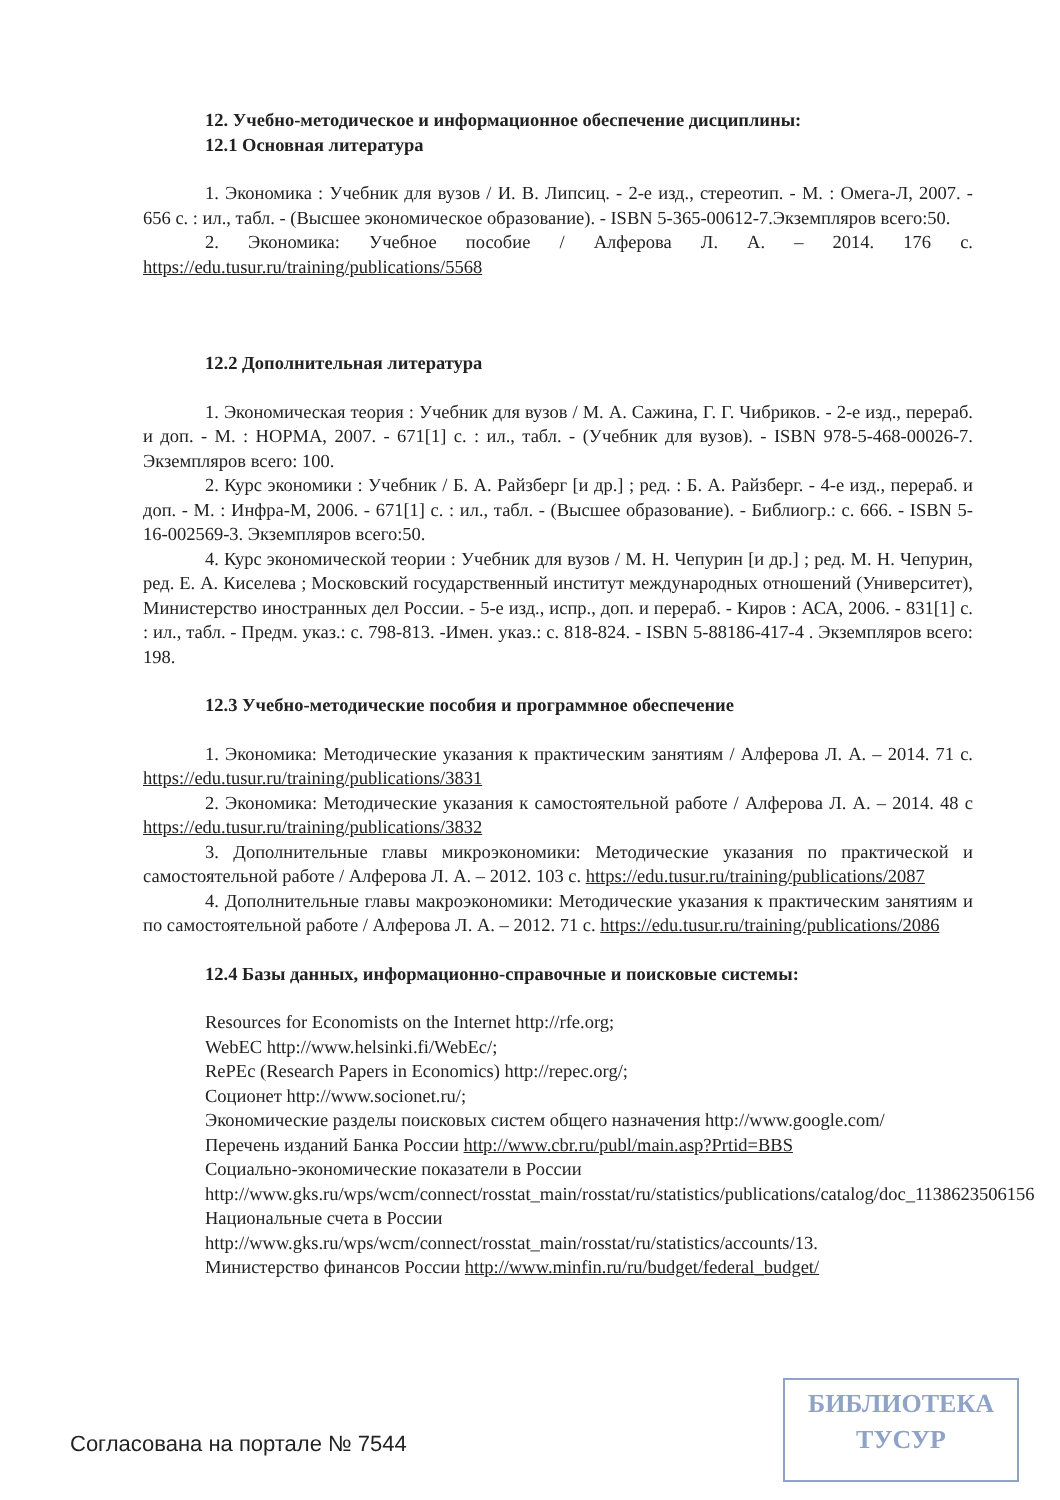12. Учебно-методическое и информационное обеспечение дисциплины:
12.1 Основная литература
1. Экономика : Учебник для вузов / И. В. Липсиц. - 2-е изд., стереотип. - М. : Омега-Л, 2007. - 656 с. : ил., табл. - (Высшее экономическое образование). - ISBN 5-365-00612-7.Экземпляров всего:50.
2. Экономика: Учебное пособие / Алферова Л. А. – 2014. 176 с. https://edu.tusur.ru/training/publications/5568
12.2 Дополнительная литература
1. Экономическая теория : Учебник для вузов / М. А. Сажина, Г. Г. Чибриков. - 2-е изд., перераб. и доп. - М. : НОРМА, 2007. - 671[1] с. : ил., табл. - (Учебник для вузов). - ISBN 978-5-468-00026-7. Экземпляров всего: 100.
2. Курс экономики : Учебник / Б. А. Райзберг [и др.] ; ред. : Б. А. Райзберг. - 4-е изд., перераб. и доп. - М. : Инфра-М, 2006. - 671[1] с. : ил., табл. - (Высшее образование). - Библиогр.: с. 666. - ISBN 5-16-002569-3. Экземпляров всего:50.
4. Курс экономической теории : Учебник для вузов / М. Н. Чепурин [и др.] ; ред. М. Н. Чепурин, ред. Е. А. Киселева ; Московский государственный институт международных отношений (Университет), Министерство иностранных дел России. - 5-е изд., испр., доп. и перераб. - Киров : АСА, 2006. - 831[1] с. : ил., табл. - Предм. указ.: с. 798-813. -Имен. указ.: с. 818-824. - ISBN 5-88186-417-4 . Экземпляров всего: 198.
12.3 Учебно-методические пособия и программное обеспечение
1. Экономика: Методические указания к практическим занятиям / Алферова Л. А. – 2014. 71 с. https://edu.tusur.ru/training/publications/3831
2. Экономика: Методические указания к самостоятельной работе / Алферова Л. А. – 2014. 48 с https://edu.tusur.ru/training/publications/3832
3. Дополнительные главы микроэкономики: Методические указания по практической и самостоятельной работе / Алферова Л. А. – 2012. 103 с. https://edu.tusur.ru/training/publications/2087
4. Дополнительные главы макроэкономики: Методические указания к практическим занятиям и по самостоятельной работе / Алферова Л. А. – 2012. 71 с. https://edu.tusur.ru/training/publications/2086
12.4 Базы данных, информационно-справочные и поисковые системы:
Resources for Economists on the Internet http://rfe.org;
WebEC http://www.helsinki.fi/WebEc/;
RePEc (Research Papers in Economics) http://repec.org/;
Соционет http://www.socionet.ru/;
Экономические разделы поисковых систем общего назначения http://www.google.com/
Перечень изданий Банка России http://www.cbr.ru/publ/main.asp?Prtid=BBS
Социально-экономические показатели в России
http://www.gks.ru/wps/wcm/connect/rosstat_main/rosstat/ru/statistics/publications/catalog/doc_1138623506156
Национальные счета в России
http://www.gks.ru/wps/wcm/connect/rosstat_main/rosstat/ru/statistics/accounts/13.
Министерство финансов России http://www.minfin.ru/ru/budget/federal_budget/
Согласована на портале № 7544
БИБЛИОТЕКА
ТУСУР